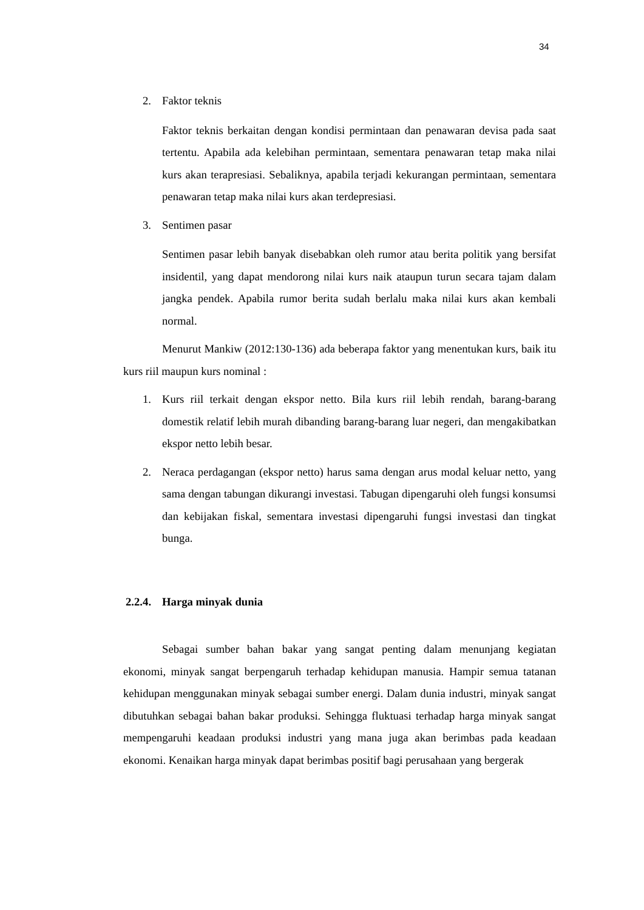34
2. Faktor teknis
Faktor teknis berkaitan dengan kondisi permintaan dan penawaran devisa pada saat tertentu. Apabila ada kelebihan permintaan, sementara penawaran tetap maka nilai kurs akan terapresiasi. Sebaliknya, apabila terjadi kekurangan permintaan, sementara penawaran tetap maka nilai kurs akan terdepresiasi.
3. Sentimen pasar
Sentimen pasar lebih banyak disebabkan oleh rumor atau berita politik yang bersifat insidentil, yang dapat mendorong nilai kurs naik ataupun turun secara tajam dalam jangka pendek. Apabila rumor berita sudah berlalu maka nilai kurs akan kembali normal.
Menurut Mankiw (2012:130-136) ada beberapa faktor yang menentukan kurs, baik itu kurs riil maupun kurs nominal :
1. Kurs riil terkait dengan ekspor netto. Bila kurs riil lebih rendah, barang-barang domestik relatif lebih murah dibanding barang-barang luar negeri, dan mengakibatkan ekspor netto lebih besar.
2. Neraca perdagangan (ekspor netto) harus sama dengan arus modal keluar netto, yang sama dengan tabungan dikurangi investasi. Tabugan dipengaruhi oleh fungsi konsumsi dan kebijakan fiskal, sementara investasi dipengaruhi fungsi investasi dan tingkat bunga.
2.2.4. Harga minyak dunia
Sebagai sumber bahan bakar yang sangat penting dalam menunjang kegiatan ekonomi, minyak sangat berpengaruh terhadap kehidupan manusia. Hampir semua tatanan kehidupan menggunakan minyak sebagai sumber energi. Dalam dunia industri, minyak sangat dibutuhkan sebagai bahan bakar produksi. Sehingga fluktuasi terhadap harga minyak sangat mempengaruhi keadaan produksi industri yang mana juga akan berimbas pada keadaan ekonomi. Kenaikan harga minyak dapat berimbas positif bagi perusahaan yang bergerak